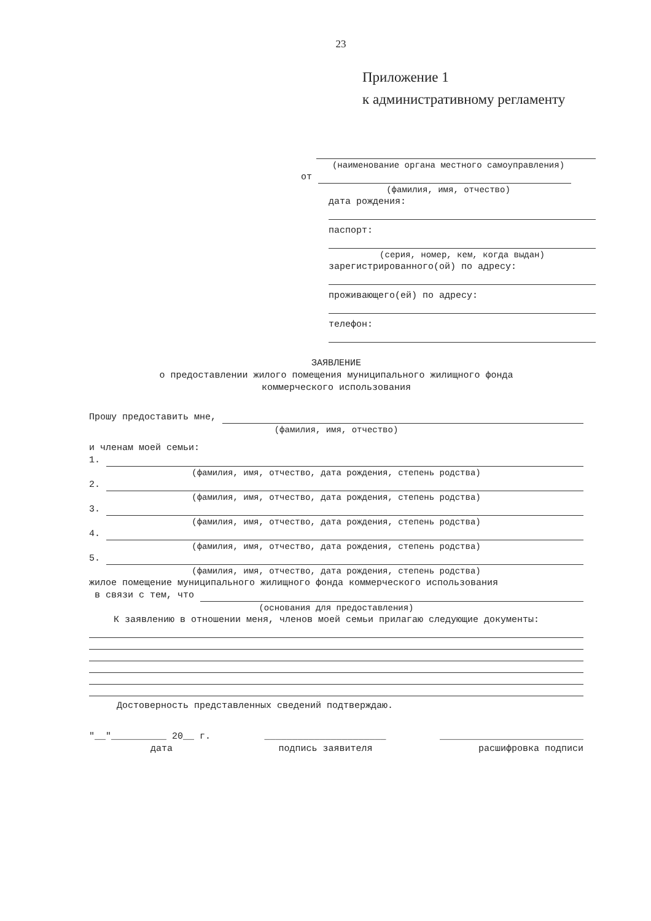23
Приложение 1
к административному регламенту
(наименование органа местного самоуправления)
от
(фамилия, имя, отчество)
дата рождения:
паспорт:
(серия, номер, кем, когда выдан)
зарегистрированного(ой) по адресу:
проживающего(ей) по адресу:
телефон:
ЗАЯВЛЕНИЕ
о предоставлении жилого помещения муниципального жилищного фонда
коммерческого использования
Прошу предоставить мне,
(фамилия, имя, отчество)
и членам моей семьи:
1.
(фамилия, имя, отчество, дата рождения, степень родства)
2.
(фамилия, имя, отчество, дата рождения, степень родства)
3.
(фамилия, имя, отчество, дата рождения, степень родства)
4.
(фамилия, имя, отчество, дата рождения, степень родства)
5.
(фамилия, имя, отчество, дата рождения, степень родства)
жилое помещение муниципального жилищного фонда коммерческого использования
в связи с тем, что
(основания для предоставления)
К заявлению в отношении меня, членов моей семьи прилагаю следующие документы:
Достоверность представленных сведений подтверждаю.
"__"__________ 20__ г. ______________________ __________________________
дата подпись заявителя расшифровка подписи